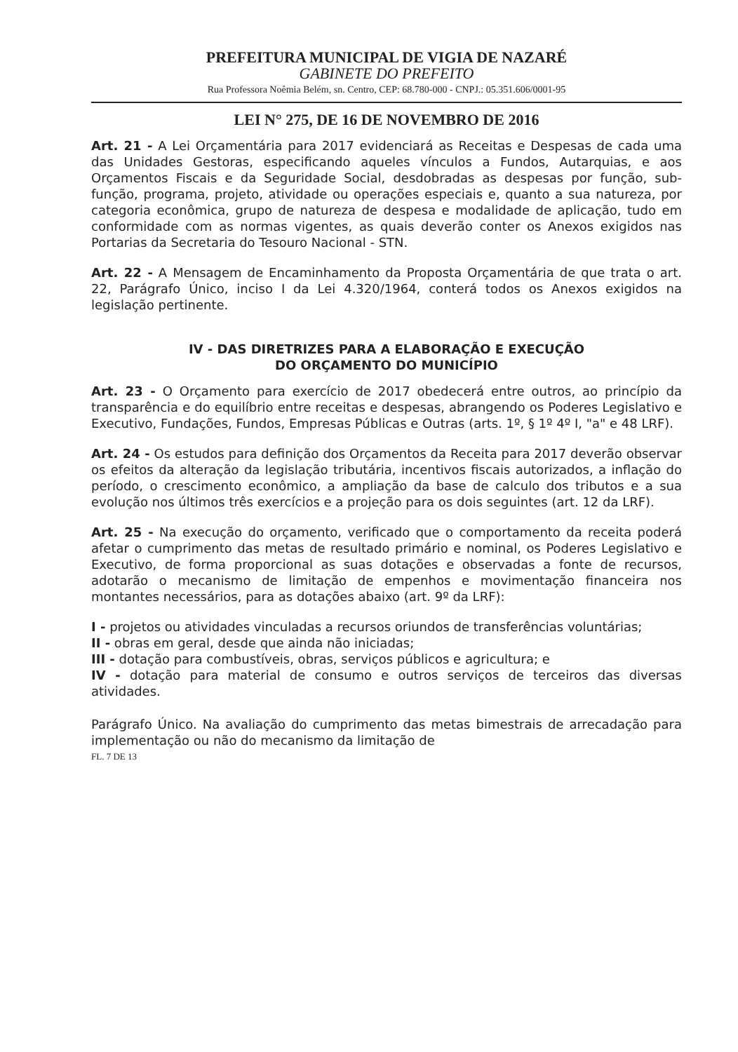PREFEITURA MUNICIPAL DE VIGIA DE NAZARÉ
GABINETE DO PREFEITO
Rua Professora Noêmia Belém, sn. Centro, CEP: 68.780-000 - CNPJ.: 05.351.606/0001-95
LEI N° 275, DE 16 DE NOVEMBRO DE 2016
Art. 21 - A Lei Orçamentária para 2017 evidenciará as Receitas e Despesas de cada uma das Unidades Gestoras, especificando aqueles vínculos a Fundos, Autarquias, e aos Orçamentos Fiscais e da Seguridade Social, desdobradas as despesas por função, sub-função, programa, projeto, atividade ou operações especiais e, quanto a sua natureza, por categoria econômica, grupo de natureza de despesa e modalidade de aplicação, tudo em conformidade com as normas vigentes, as quais deverão conter os Anexos exigidos nas Portarias da Secretaria do Tesouro Nacional - STN.
Art. 22 - A Mensagem de Encaminhamento da Proposta Orçamentária de que trata o art. 22, Parágrafo Único, inciso I da Lei 4.320/1964, conterá todos os Anexos exigidos na legislação pertinente.
IV - DAS DIRETRIZES PARA A ELABORAÇÃO E EXECUÇÃO
DO ORÇAMENTO DO MUNICÍPIO
Art. 23 - O Orçamento para exercício de 2017 obedecerá entre outros, ao princípio da transparência e do equilíbrio entre receitas e despesas, abrangendo os Poderes Legislativo e Executivo, Fundações, Fundos, Empresas Públicas e Outras (arts. 1º, § 1º 4º I, "a" e 48 LRF).
Art. 24 - Os estudos para definição dos Orçamentos da Receita para 2017 deverão observar os efeitos da alteração da legislação tributária, incentivos fiscais autorizados, a inflação do período, o crescimento econômico, a ampliação da base de calculo dos tributos e a sua evolução nos últimos três exercícios e a projeção para os dois seguintes (art. 12 da LRF).
Art. 25 - Na execução do orçamento, verificado que o comportamento da receita poderá afetar o cumprimento das metas de resultado primário e nominal, os Poderes Legislativo e Executivo, de forma proporcional as suas dotações e observadas a fonte de recursos, adotarão o mecanismo de limitação de empenhos e movimentação financeira nos montantes necessários, para as dotações abaixo (art. 9º da LRF):
I - projetos ou atividades vinculadas a recursos oriundos de transferências voluntárias;
II - obras em geral, desde que ainda não iniciadas;
III - dotação para combustíveis, obras, serviços públicos e agricultura; e
IV - dotação para material de consumo e outros serviços de terceiros das diversas atividades.
Parágrafo Único. Na avaliação do cumprimento das metas bimestrais de arrecadação para implementação ou não do mecanismo da limitação de
FL. 7 DE 13